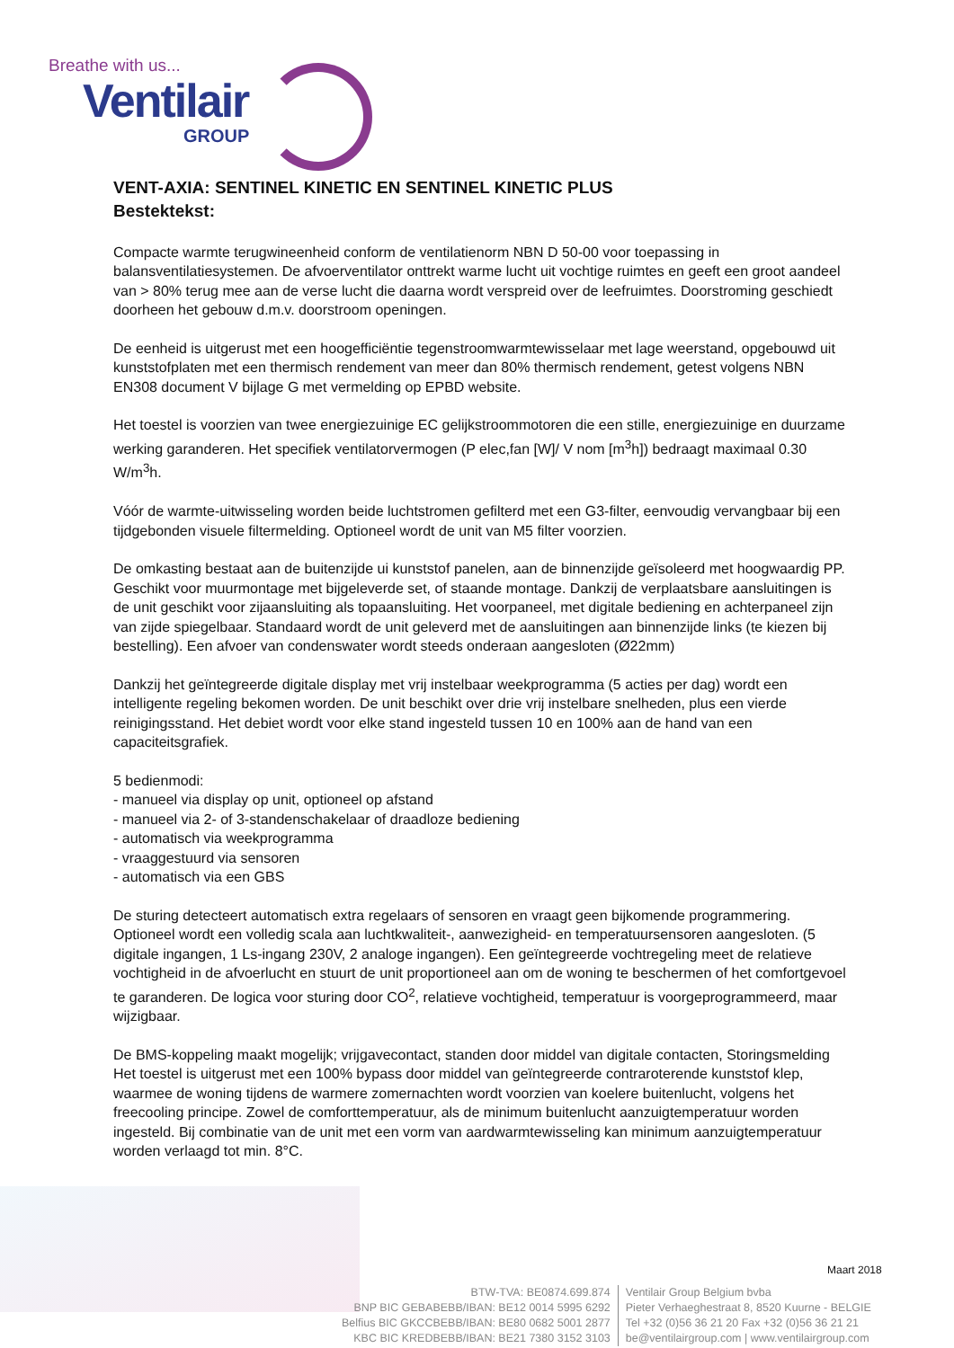Breathe with us...
Ventilair
GROUP
VENT-AXIA: SENTINEL KINETIC EN SENTINEL KINETIC PLUS
Bestektekst:
Compacte warmte terugwineenheid conform de ventilatienorm NBN D 50-00 voor toepassing in balansventilatiesystemen. De afvoerventilator onttrekt warme lucht uit vochtige ruimtes en geeft een groot aandeel van > 80% terug mee aan de verse lucht die daarna wordt verspreid over de leefruimtes. Doorstroming geschiedt doorheen het gebouw d.m.v. doorstroom openingen.
De eenheid is uitgerust met een hoogefficiëntie tegenstroomwarmtewisselaar met lage weerstand, opgebouwd uit kunststofplaten met een thermisch rendement van meer dan 80% thermisch rendement, getest volgens NBN EN308 document V bijlage G met vermelding op EPBD website.
Het toestel is voorzien van twee energiezuinige EC gelijkstroommotoren die een stille, energiezuinige en duurzame werking garanderen. Het specifiek ventilatorvermogen (P elec,fan [W]/ V nom [m<sup>3</sup>h]) bedraagt maximaal 0.30 W/m<sup>3</sup>h.
Vóór de warmte-uitwisseling worden beide luchtstromen gefilterd met een G3-filter, eenvoudig vervangbaar bij een tijdgebonden visuele filtermelding. Optioneel wordt de unit van M5 filter voorzien.
De omkasting bestaat aan de buitenzijde ui kunststof panelen, aan de binnenzijde geïsoleerd met hoogwaardig PP. Geschikt voor muurmontage met bijgeleverde set, of staande montage. Dankzij de verplaatsbare aansluitingen is de unit geschikt voor zijaansluiting als topaansluiting. Het voorpaneel, met digitale bediening en achterpaneel zijn van zijde spiegelbaar. Standaard wordt de unit geleverd met de aansluitingen aan binnenzijde links (te kiezen bij bestelling). Een afvoer van condenswater wordt steeds onderaan aangesloten (Ø22mm)
Dankzij het geïntegreerde digitale display met vrij instelbaar weekprogramma (5 acties per dag) wordt een intelligente regeling bekomen worden. De unit beschikt over drie vrij instelbare snelheden, plus een vierde reinigingsstand. Het debiet wordt voor elke stand ingesteld tussen 10 en 100% aan de hand van een capaciteitsgrafiek.
5 bedienmodi:
- manueel via display op unit, optioneel op afstand
- manueel via 2- of 3-standenschakelaar of draadloze bediening
- automatisch via weekprogramma
- vraaggestuurd via sensoren
- automatisch via een GBS
De sturing detecteert automatisch extra regelaars of sensoren en vraagt geen bijkomende programmering. Optioneel wordt een volledig scala aan luchtkwaliteit-, aanwezigheid- en temperatuursensoren aangesloten. (5 digitale ingangen, 1 Ls-ingang 230V, 2 analoge ingangen). Een geïntegreerde vochtregeling meet de relatieve vochtigheid in de afvoerlucht en stuurt de unit proportioneel aan om de woning te beschermen of het comfortgevoel te garanderen. De logica voor sturing door CO<sup>2</sup>, relatieve vochtigheid, temperatuur is voorgeprogrammeerd, maar wijzigbaar.
De BMS-koppeling maakt mogelijk; vrijgavecontact, standen door middel van digitale contacten, Storingsmelding
Het toestel is uitgerust met een 100% bypass door middel van geïntegreerde contraroterende kunststof klep, waarmee de woning tijdens de warmere zomernachten wordt voorzien van koelere buitenlucht, volgens het freecooling principe. Zowel de comforttemperatuur, als de minimum buitenlucht aanzuigtemperatuur worden ingesteld. Bij combinatie van de unit met een vorm van aardwarmtewisseling kan minimum aanzuigtemperatuur worden verlaagd tot min. 8°C.
Maart 2018
BTW-TVA: BE0874.699.874
BNP BIC GEBABEBB/IBAN: BE12 0014 5995 6292
Belfius BIC GKCCBEBB/IBAN: BE80 0682 5001 2877
KBC BIC KREDBEBB/IBAN: BE21 7380 3152 3103
Ventilair Group Belgium bvba
Pieter Verhaeghestraat 8, 8520 Kuurne - BELGIE
Tel +32 (0)56 36 21 20 Fax +32 (0)56 36 21 21
be@ventilairgroup.com | www.ventilairgroup.com